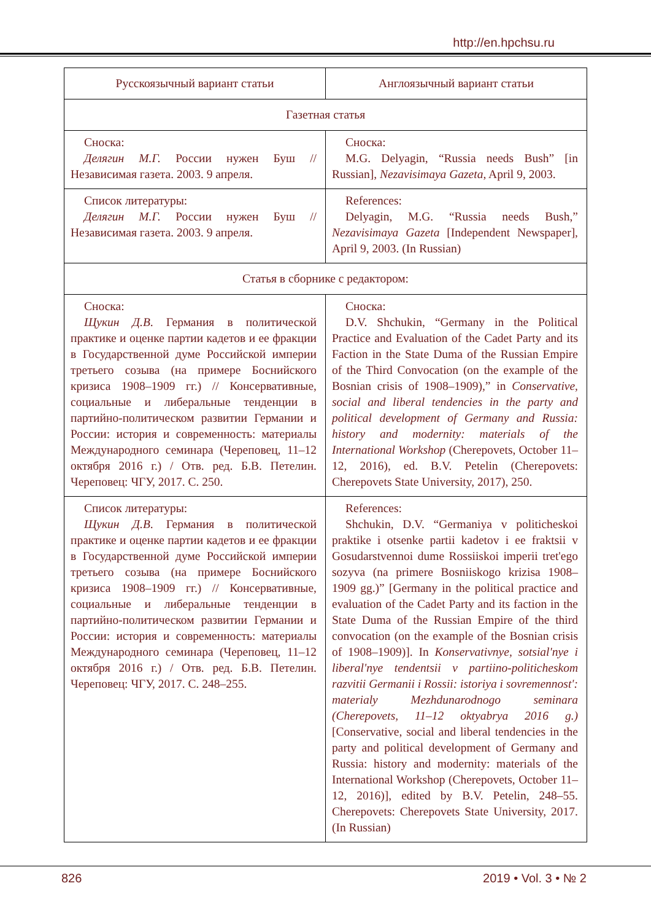http://en.hpchsu.ru
| Русскоязычный вариант статьи | Англоязычный вариант статьи |
| Газетная статья | |
| Сноска: Делягин М.Г. России нужен Буш // Независимая газета. 2003. 9 апреля. | Сноска: M.G. Delyagin, “Russia needs Bush” [in Russian], Nezavisimaya Gazeta , April 9, 2003. |
| Список литературы: Делягин М.Г. России нужен Буш // Независимая газета. 2003. 9 апреля. | References: Delyagin, M.G. “Russia needs Bush,” Nezavisimaya Gazeta [Independent Newspaper], April 9, 2003. (In Russian) |
| Статья в сборнике с редактором: | |
| Сноска: Щукин Д.В . Германия в политической практике и оценке партии кадетов и ее фракции в Государственной думе Российской империи третьего созыва (на примере Боснийского кризиса 1908–1909 гг.) // Консервативные, социальные и либеральные тенденции в партийно-политическом развитии Германии и России: история и современность: материалы Международного семинара (Череповец, 11–12 октября 2016 г.) / Отв. ред. Б.В. Петелин. Череповец: ЧГУ, 2017. С. 250. | Сноска: D.V. Shchukin, “Germany in the Political Practice and Evaluation of the Cadet Party and its Faction in the State Duma of the Russian Empire of the Third Convocation (on the example of the Bosnian crisis of 1908–1909),” in Conservative, social and liberal tendencies in the party and political development of Germany and Russia: history and modernity: materials of the International Workshop (Cherepovets, October 11–12, 2016), ed. B.V. Petelin (Cherepovets: Cherepovets State University, 2017), 250. |
| Список литературы: Щукин Д.В . Германия в политической практике и оценке партии кадетов и ее фракции в Государственной думе Российской империи третьего созыва (на примере Боснийского кризиса 1908–1909 гг.) // Консервативные, социальные и либеральные тенденции в партийно-политическом развитии Германии и России: история и современность: материалы Международного семинара (Череповец, 11–12 октября 2016 г.) / Отв. ред. Б.В. Петелин. Череповец: ЧГУ, 2017. С. 248–255. | References: Shchukin, D.V. “Germaniya v politicheskoi praktike i otsenke partii kadetov i ee fraktsii v Gosudarstvennoi dume Rossiiskoi imperii tret'ego sozyva (na primere Bosniiskogo krizisa 1908–1909 gg.)” [Germany in the political practice and evaluation of the Cadet Party and its faction in the State Duma of the Russian Empire of the third convocation (on the example of the Bosnian crisis of 1908–1909)]. In Konservativnye, sotsial'nye i liberal'nye tendentsii v partiino-politicheskom razvitii Germanii i Rossii: istoriya i sovremennost': materialy Mezhdunarodnogo seminara (Cherepovets, 11–12 oktyabrya 2016 g.) [Conservative, social and liberal tendencies in the party and political development of Germany and Russia: history and modernity: materials of the International Workshop (Cherepovets, October 11–12, 2016)], edited by B.V. Petelin, 248–55. Cherepovets: Cherepovets State University, 2017. (In Russian) |
826 2019 • Vol. 3 • № 2